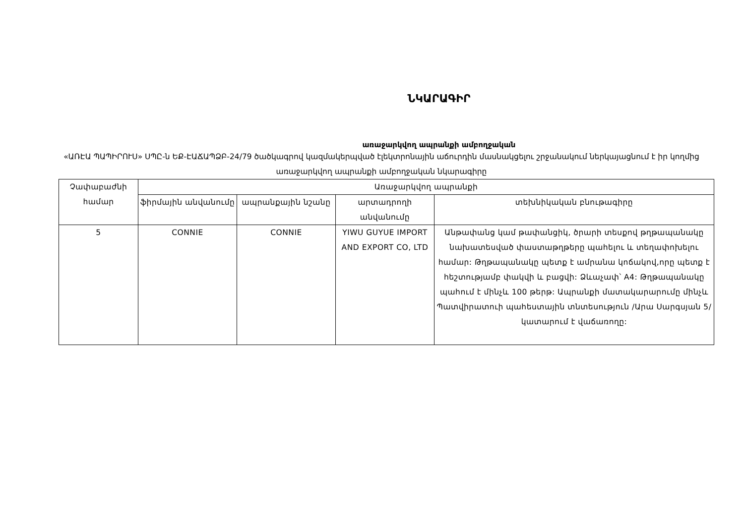ՆԿԱՐԱԳԻՐ
առաջարկվող ապրանքի ամբողջական
«ԱՌԷԱ ՊԱՊԻՐՈՒՍ» ՍՊԸ-ն ԵՔ-ԷԱՃԱՊՁԲ-24/79 ծածկագրով կազմակերպված էլեկտրոնային աճուրդին մասնակցելու շրջանակում ներկայացնում է իր կողմից առաջարկվող ապրանքի ամբողջական նկարագիրը
| Չափաբաժնի համար | Առաջարկվող ապրանքի | | | |
| --- | --- | --- | --- | --- |
| | ֆիրմային անվանումը | ապրանքային նշանը | արտադրողի անվանումը | տեխնիկական բնութագիրը |
| 5 | CONNIE | CONNIE | YIWU GUYUE IMPORT AND EXPORT CO, LTD | Անթափանց կամ թափանցիկ, ծրարի տեսքով թղթապանակը նախատեսված փաստաթղթերը պահելու և տեղափոխելու համար: Թղթապանակը պետք է ամրանա կոճակով,որը պետք է հեշտությամբ փակվի և բացվի: Ձևաչափ՝ A4: Թղթապանակը պահում է մինչև 100 թերթ: Ապրանքի մատակարարումը մինչև Պատվիրատուի պահեստային տնտեսություն /Արա Սարգսյան 5/ կատարում է վաճառողը: |